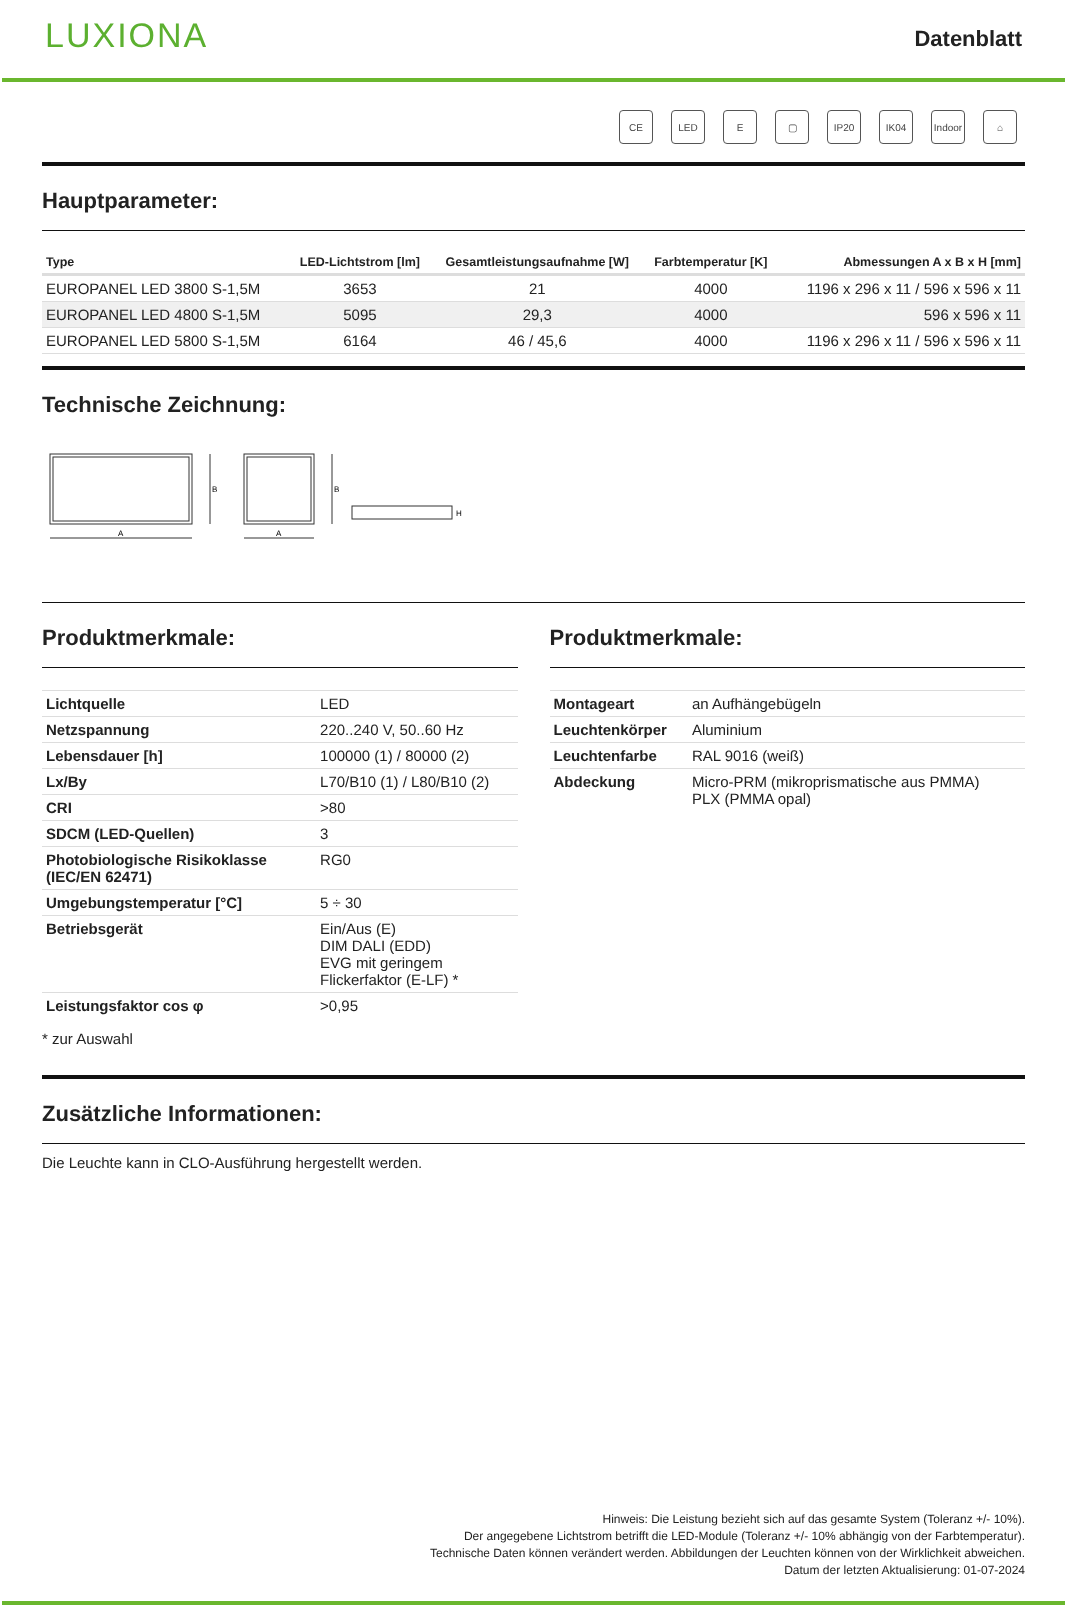LUXIONA
Datenblatt
CE LED E ▢ IP20 IK04 Indoor ⌂
Hauptparameter:
| Type | LED-Lichtstrom [lm] | Gesamtleistungsaufnahme [W] | Farbtemperatur [K] | Abmessungen A x B x H [mm] |
| --- | --- | --- | --- | --- |
| EUROPANEL LED 3800 S-1,5M | 3653 | 21 | 4000 | 1196 x 296 x 11 / 596 x 596 x 11 |
| EUROPANEL LED 4800 S-1,5M | 5095 | 29,3 | 4000 | 596 x 596 x 11 |
| EUROPANEL LED 5800 S-1,5M | 6164 | 46 / 45,6 | 4000 | 1196 x 296 x 11 / 596 x 596 x 11 |
Technische Zeichnung:
B
A
B
A
H
Produktmerkmale:
| Lichtquelle | LED |
| Netzspannung | 220..240 V, 50..60 Hz |
| Lebensdauer [h] | 100000 (1) / 80000 (2) |
| Lx/By | L70/B10 (1) / L80/B10 (2) |
| CRI | >80 |
| SDCM (LED-Quellen) | 3 |
| Photobiologische Risikoklasse (IEC/EN 62471) | RG0 |
| Umgebungstemperatur [°C] | 5 ÷ 30 |
| Betriebsgerät | Ein/Aus (E) DIM DALI (EDD) EVG mit geringem Flickerfaktor (E-LF) * |
| Leistungsfaktor cos φ | >0,95 |
* zur Auswahl
Produktmerkmale:
| Montageart | an Aufhängebügeln |
| Leuchtenkörper | Aluminium |
| Leuchtenfarbe | RAL 9016 (weiß) |
| Abdeckung | Micro-PRM (mikroprismatische aus PMMA) PLX (PMMA opal) |
Zusätzliche Informationen:
Die Leuchte kann in CLO-Ausführung hergestellt werden.
Hinweis: Die Leistung bezieht sich auf das gesamte System (Toleranz +/- 10%).
Der angegebene Lichtstrom betrifft die LED-Module (Toleranz +/- 10% abhängig von der Farbtemperatur).
Technische Daten können verändert werden. Abbildungen der Leuchten können von der Wirklichkeit abweichen.
Datum der letzten Aktualisierung: 01-07-2024